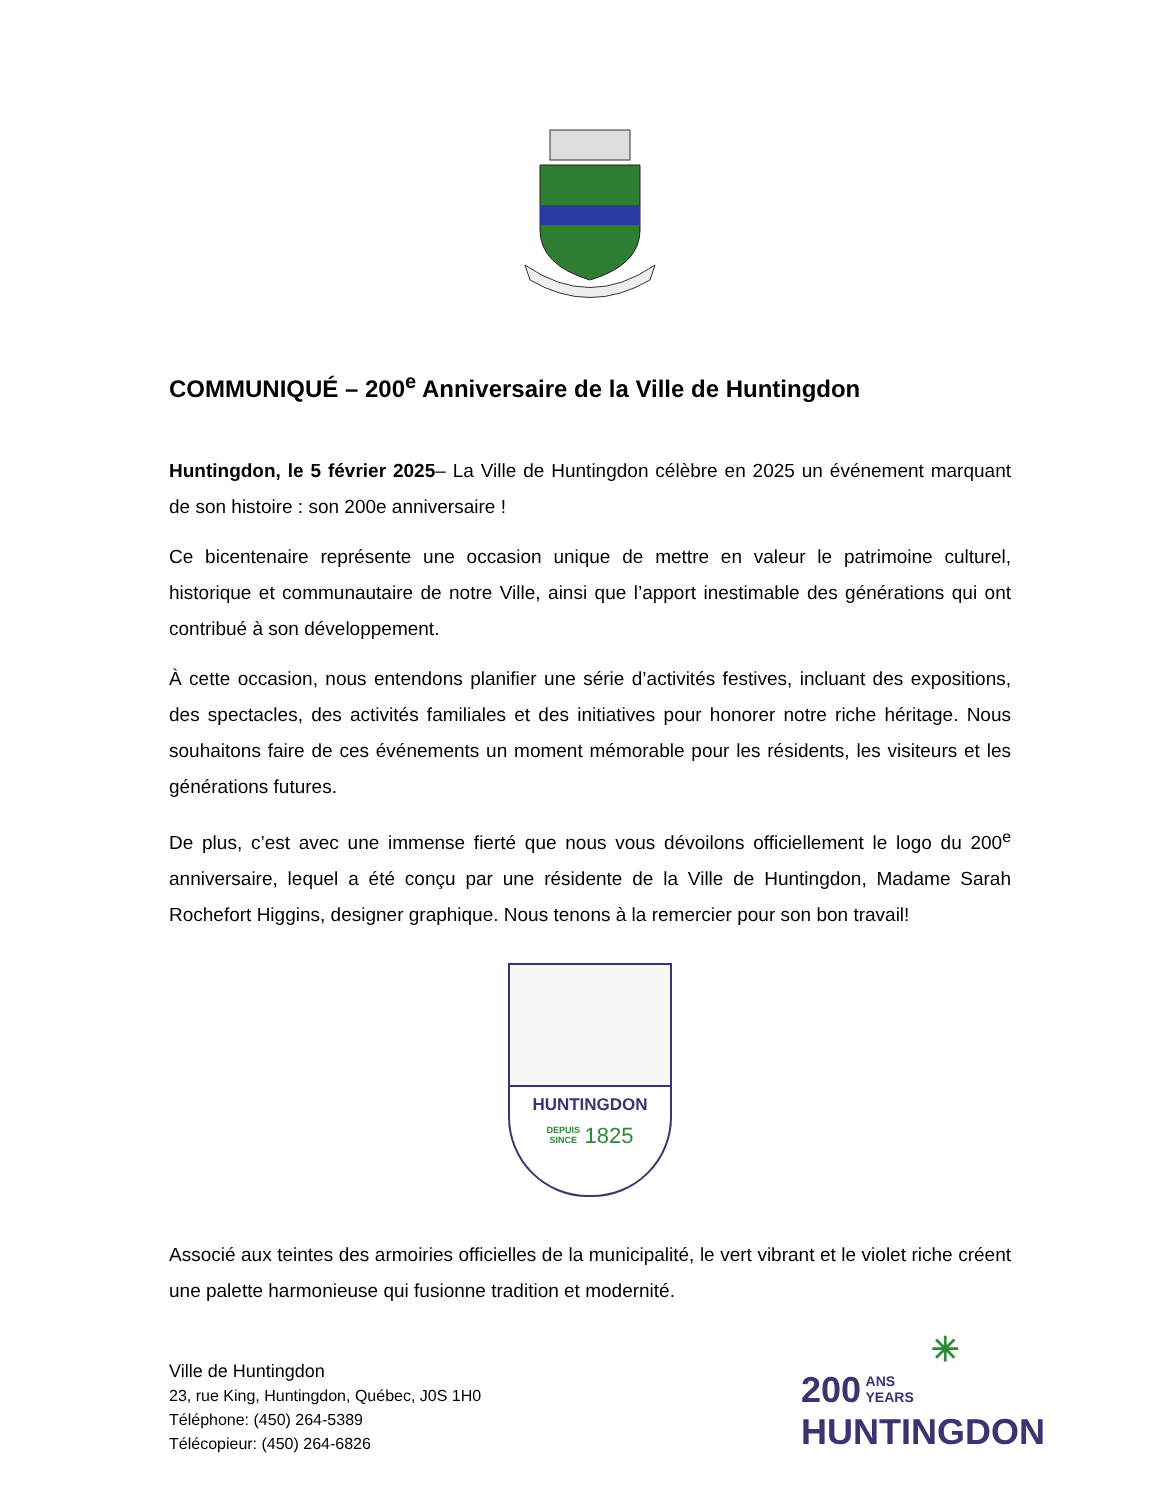COMMUNIQUÉ – 200<sup>e</sup> Anniversaire de la Ville de Huntingdon
Huntingdon, le 5 février 2025– La Ville de Huntingdon célèbre en 2025 un événement marquant de son histoire : son 200e anniversaire !
Ce bicentenaire représente une occasion unique de mettre en valeur le patrimoine culturel, historique et communautaire de notre Ville, ainsi que l’apport inestimable des générations qui ont contribué à son développement.
À cette occasion, nous entendons planifier une série d’activités festives, incluant des expositions, des spectacles, des activités familiales et des initiatives pour honorer notre riche héritage. Nous souhaitons faire de ces événements un moment mémorable pour les résidents, les visiteurs et les générations futures.
De plus, c’est avec une immense fierté que nous vous dévoilons officiellement le logo du 200<sup>e</sup> anniversaire, lequel a été conçu par une résidente de la Ville de Huntingdon, Madame Sarah Rochefort Higgins, designer graphique. Nous tenons à la remercier pour son bon travail!
HUNTINGDON
DEPUIS
SINCE
1825
Associé aux teintes des armoiries officielles de la municipalité, le vert vibrant et le violet riche créent une palette harmonieuse qui fusionne tradition et modernité.
Ville de Huntingdon
23, rue King, Huntingdon, Québec, J0S 1H0
Téléphone: (450) 264-5389
Télécopieur: (450) 264-6826
✳
200 ANS
YEARS
HUNTINGDON